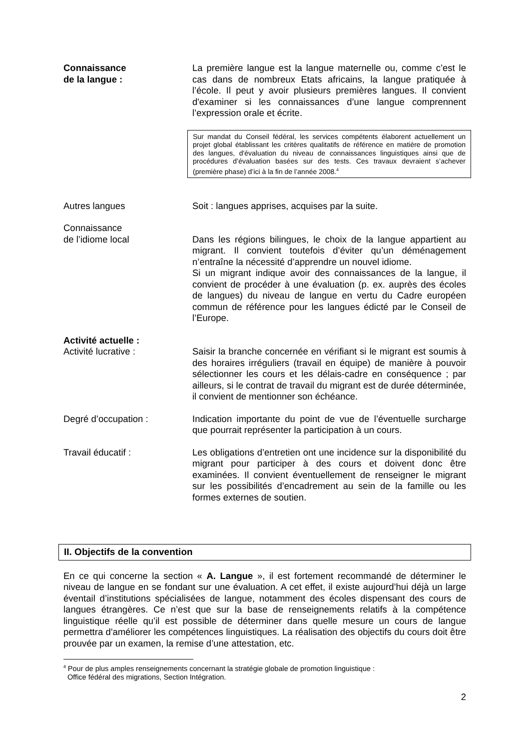Connaissance
de la langue :
La première langue est la langue maternelle ou, comme c’est le cas dans de nombreux Etats africains, la langue pratiquée à l’école. Il peut y avoir plusieurs premières langues. Il convient d'examiner si les connaissances d’une langue comprennent l’expression orale et écrite.
Sur mandat du Conseil fédéral, les services compétents élaborent actuellement un projet global établissant les critères qualitatifs de référence en matière de promotion des langues, d'évaluation du niveau de connaissances linguistiques ainsi que de procédures d’évaluation basées sur des tests. Ces travaux devraient s’achever (première phase) d’ici à la fin de l’année 2008.<sup>4</sup>
Autres langues Soit : langues apprises, acquises par la suite.
Connaissance
de l’idiome local
Dans les régions bilingues, le choix de la langue appartient au migrant. Il convient toutefois d’éviter qu’un déménagement n’entraîne la nécessité d’apprendre un nouvel idiome.
Si un migrant indique avoir des connaissances de la langue, il convient de procéder à une évaluation (p. ex. auprès des écoles de langues) du niveau de langue en vertu du Cadre européen commun de référence pour les langues édicté par le Conseil de l’Europe.
Activité actuelle :
Activité lucrative :
Saisir la branche concernée en vérifiant si le migrant est soumis à des horaires irréguliers (travail en équipe) de manière à pouvoir sélectionner les cours et les délais-cadre en conséquence ; par ailleurs, si le contrat de travail du migrant est de durée déterminée, il convient de mentionner son échéance.
Degré d’occupation : Indication importante du point de vue de l’éventuelle surcharge que pourrait représenter la participation à un cours.
Travail éducatif : Les obligations d’entretien ont une incidence sur la disponibilité du migrant pour participer à des cours et doivent donc être examinées. Il convient éventuellement de renseigner le migrant sur les possibilités d’encadrement au sein de la famille ou les formes externes de soutien.
II. Objectifs de la convention
En ce qui concerne la section « A. Langue », il est fortement recommandé de déterminer le niveau de langue en se fondant sur une évaluation. A cet effet, il existe aujourd’hui déjà un large éventail d’institutions spécialisées de langue, notamment des écoles dispensant des cours de langues étrangères. Ce n’est que sur la base de renseignements relatifs à la compétence linguistique réelle qu’il est possible de déterminer dans quelle mesure un cours de langue permettra d'améliorer les compétences linguistiques. La réalisation des objectifs du cours doit être prouvée par un examen, la remise d’une attestation, etc.
<sup>4</sup> Pour de plus amples renseignements concernant la stratégie globale de promotion linguistique :
Office fédéral des migrations, Section Intégration.
2